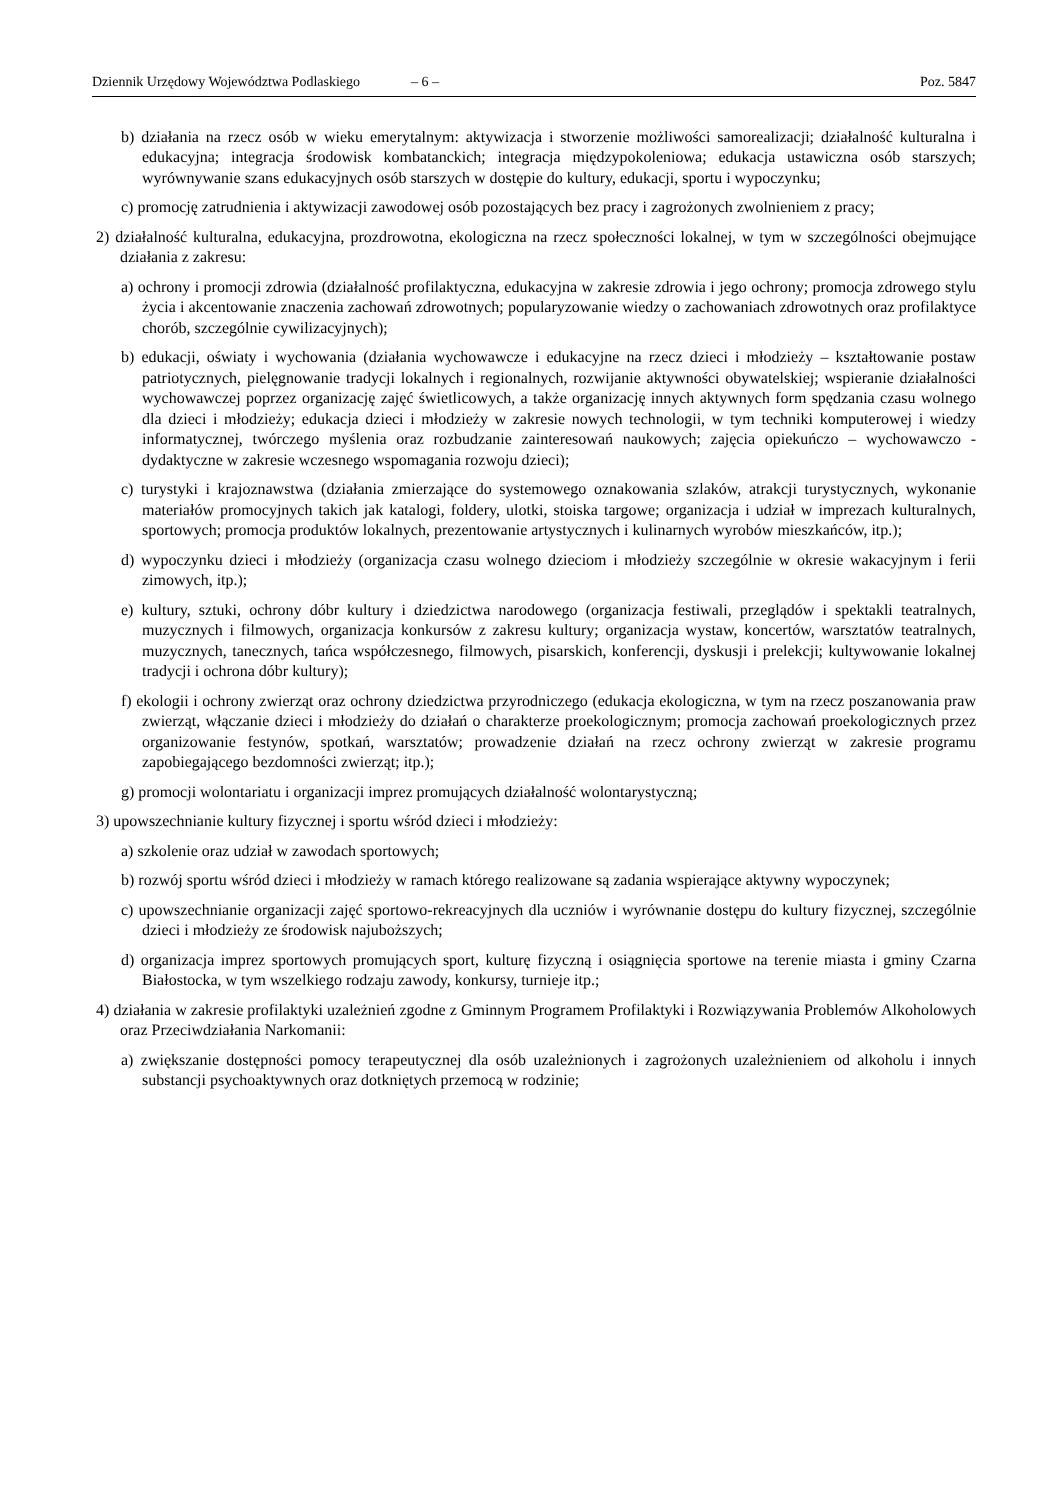Dziennik Urzędowy Województwa Podlaskiego – 6 – Poz. 5847
b) działania na rzecz osób w wieku emerytalnym: aktywizacja i stworzenie możliwości samorealizacji; działalność kulturalna i edukacyjna; integracja środowisk kombatanckich; integracja międzypokoleniowa; edukacja ustawiczna osób starszych; wyrównywanie szans edukacyjnych osób starszych w dostępie do kultury, edukacji, sportu i wypoczynku;
c) promocję zatrudnienia i aktywizacji zawodowej osób pozostających bez pracy i zagrożonych zwolnieniem z pracy;
2) działalność kulturalna, edukacyjna, prozdrowotna, ekologiczna na rzecz społeczności lokalnej, w tym w szczególności obejmujące działania z zakresu:
a) ochrony i promocji zdrowia (działalność profilaktyczna, edukacyjna w zakresie zdrowia i jego ochrony; promocja zdrowego stylu życia i akcentowanie znaczenia zachowań zdrowotnych; popularyzowanie wiedzy o zachowaniach zdrowotnych oraz profilaktyce chorób, szczególnie cywilizacyjnych);
b) edukacji, oświaty i wychowania (działania wychowawcze i edukacyjne na rzecz dzieci i młodzieży – kształtowanie postaw patriotycznych, pielęgnowanie tradycji lokalnych i regionalnych, rozwijanie aktywności obywatelskiej; wspieranie działalności wychowawczej poprzez organizację zajęć świetlicowych, a także organizację innych aktywnych form spędzania czasu wolnego dla dzieci i młodzieży; edukacja dzieci i młodzieży w zakresie nowych technologii, w tym techniki komputerowej i wiedzy informatycznej, twórczego myślenia oraz rozbudzanie zainteresowań naukowych; zajęcia opiekuńczo – wychowawczo - dydaktyczne w zakresie wczesnego wspomagania rozwoju dzieci);
c) turystyki i krajoznawstwa (działania zmierzające do systemowego oznakowania szlaków, atrakcji turystycznych, wykonanie materiałów promocyjnych takich jak katalogi, foldery, ulotki, stoiska targowe; organizacja i udział w imprezach kulturalnych, sportowych; promocja produktów lokalnych, prezentowanie artystycznych i kulinarnych wyrobów mieszkańców, itp.);
d) wypoczynku dzieci i młodzieży (organizacja czasu wolnego dzieciom i młodzieży szczególnie w okresie wakacyjnym i ferii zimowych, itp.);
e) kultury, sztuki, ochrony dóbr kultury i dziedzictwa narodowego (organizacja festiwali, przeglądów i spektakli teatralnych, muzycznych i filmowych, organizacja konkursów z zakresu kultury; organizacja wystaw, koncertów, warsztatów teatralnych, muzycznych, tanecznych, tańca współczesnego, filmowych, pisarskich, konferencji, dyskusji i prelekcji; kultywowanie lokalnej tradycji i ochrona dóbr kultury);
f) ekologii i ochrony zwierząt oraz ochrony dziedzictwa przyrodniczego (edukacja ekologiczna, w tym na rzecz poszanowania praw zwierząt, włączanie dzieci i młodzieży do działań o charakterze proekologicznym; promocja zachowań proekologicznych przez organizowanie festynów, spotkań, warsztatów; prowadzenie działań na rzecz ochrony zwierząt w zakresie programu zapobiegającego bezdomności zwierząt; itp.);
g) promocji wolontariatu i organizacji imprez promujących działalność wolontarystyczną;
3) upowszechnianie kultury fizycznej i sportu wśród dzieci i młodzieży:
a) szkolenie oraz udział w zawodach sportowych;
b) rozwój sportu wśród dzieci i młodzieży w ramach którego realizowane są zadania wspierające aktywny wypoczynek;
c) upowszechnianie organizacji zajęć sportowo-rekreacyjnych dla uczniów i wyrównanie dostępu do kultury fizycznej, szczególnie dzieci i młodzieży ze środowisk najuboższych;
d) organizacja imprez sportowych promujących sport, kulturę fizyczną i osiągnięcia sportowe na terenie miasta i gminy Czarna Białostocka, w tym wszelkiego rodzaju zawody, konkursy, turnieje itp.;
4) działania w zakresie profilaktyki uzależnień zgodne z Gminnym Programem Profilaktyki i Rozwiązywania Problemów Alkoholowych oraz Przeciwdziałania Narkomanii:
a) zwiększanie dostępności pomocy terapeutycznej dla osób uzależnionych i zagrożonych uzależnieniem od alkoholu i innych substancji psychoaktywnych oraz dotkniętych przemocą w rodzinie;